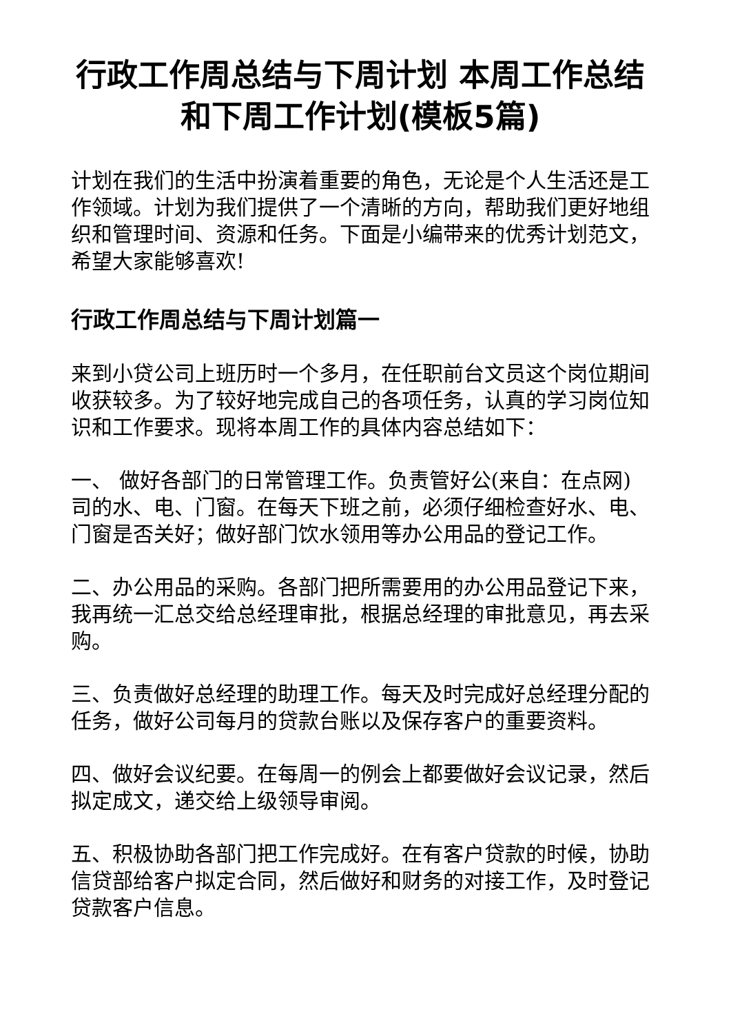行政工作周总结与下周计划 本周工作总结和下周工作计划(模板5篇)
计划在我们的生活中扮演着重要的角色，无论是个人生活还是工作领域。计划为我们提供了一个清晰的方向，帮助我们更好地组织和管理时间、资源和任务。下面是小编带来的优秀计划范文，希望大家能够喜欢!
行政工作周总结与下周计划篇一
来到小贷公司上班历时一个多月，在任职前台文员这个岗位期间收获较多。为了较好地完成自己的各项任务，认真的学习岗位知识和工作要求。现将本周工作的具体内容总结如下：
一、 做好各部门的日常管理工作。负责管好公(来自：在点网)司的水、电、门窗。在每天下班之前，必须仔细检查好水、电、门窗是否关好；做好部门饮水领用等办公用品的登记工作。
二、办公用品的采购。各部门把所需要用的办公用品登记下来，我再统一汇总交给总经理审批，根据总经理的审批意见，再去采购。
三、负责做好总经理的助理工作。每天及时完成好总经理分配的任务，做好公司每月的贷款台账以及保存客户的重要资料。
四、做好会议纪要。在每周一的例会上都要做好会议记录，然后拟定成文，递交给上级领导审阅。
五、积极协助各部门把工作完成好。在有客户贷款的时候，协助信贷部给客户拟定合同，然后做好和财务的对接工作，及时登记贷款客户信息。